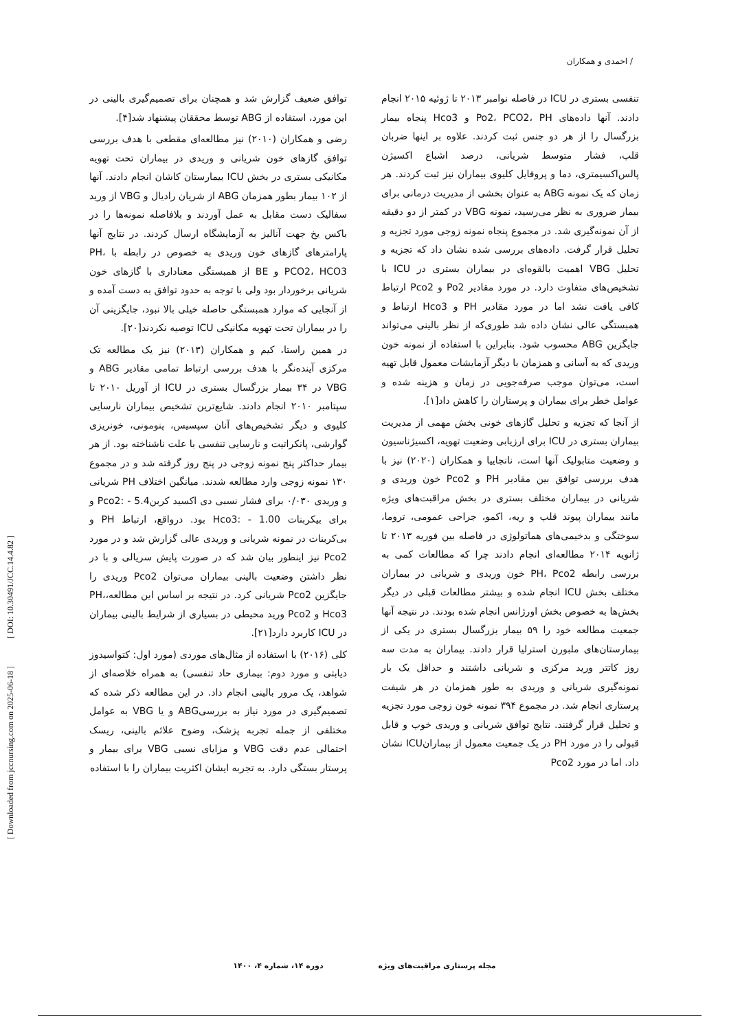/ احمدی و همکاران
تنفسی بستری در ICU در فاصله نوامبر ۲۰۱۳ تا ژوئیه ۲۰۱۵ انجام دادند. آنها داده‌های Po2، PCO2، PH و Hco3 پنجاه بیمار بزرگسال را از هر دو جنس ثبت کردند. علاوه بر اینها ضربان قلب، فشار متوسط شریانی، درصد اشباع اکسیژن پالس‌اکسیمتری، دما و پروفایل کلیوی بیماران نیز ثبت کردند. هر زمان که یک نمونه ABG به عنوان بخشی از مدیریت درمانی برای بیمار ضروری به نظر می‌رسید، نمونه VBG در کمتر از دو دقیقه از آن نمونه‌گیری شد. در مجموع پنجاه نمونه زوجی مورد تجزیه و تحلیل قرار گرفت. داده‌های بررسی شده نشان داد که تجزیه و تحلیل VBG اهمیت بالقوه‌ای در بیماران بستری در ICU با تشخیص‌های متفاوت دارد. در مورد مقادیر Po2 و Pco2 ارتباط کافی یافت نشد اما در مورد مقادیر PH و Hco3 ارتباط و همبستگی عالی نشان داده شد طوری‌که از نظر بالینی می‌تواند جایگزین ABG محسوب شود. بنابراین با استفاده از نمونه خون وریدی که به آسانی و همزمان با دیگر آزمایشات معمول قابل تهیه است، می‌توان موجب صرفه‌جویی در زمان و هزینه شده و عوامل خطر برای بیماران و پرستاران را کاهش داد[۱].
از آنجا که تجزیه و تحلیل گازهای خونی بخش مهمی از مدیریت بیماران بستری در ICU برای ارزیابی وضعیت تهویه، اکسیژناسیون و وضعیت متابولیک آنها است، نانجاییا و همکاران (۲۰۲۰) نیز با هدف بررسی توافق بین مقادیر PH و Pco2 خون وریدی و شریانی در بیماران مختلف بستری در بخش مراقبت‌های ویژه مانند بیماران پیوند قلب و ریه، اکمو، جراحی عمومی، تروما، سوختگی و بدخیمی‌های هماتولوژی در فاصله بین فوریه ۲۰۱۳ تا ژانویه ۲۰۱۴ مطالعه‌ای انجام دادند چرا که مطالعات کمی به بررسی رابطه PH، Pco2 خون وریدی و شریانی در بیماران مختلف بخش ICU انجام شده و بیشتر مطالعات قبلی در دیگر بخش‌ها به خصوص بخش اورژانس انجام شده بودند. در نتیجه آنها جمعیت مطالعه خود را ۵۹ بیمار بزرگسال بستری در یکی از بیمارستان‌های ملبورن استرلیا قرار دادند. بیماران به مدت سه روز کاتتر ورید مرکزی و شریانی داشتند و حداقل یک بار نمونه‌گیری شریانی و وریدی به طور همزمان در هر شیفت پرستاری انجام شد. در مجموع ۳۹۴ نمونه خون زوجی مورد تجزیه و تحلیل قرار گرفتند. نتایج توافق شریانی و وریدی خوب و قابل قبولی را در مورد PH در یک جمعیت معمول از بیمارانICU نشان داد. اما در مورد Pco2
توافق ضعیف گزارش شد و همچنان برای تصمیم‌گیری بالینی در این مورد، استفاده از ABG توسط محققان پیشنهاد شد[۴].
رضی و همکاران (۲۰۱۰) نیز مطالعه‌ای مقطعی با هدف بررسی توافق گازهای خون شریانی و وریدی در بیماران تحت تهویه مکانیکی بستری در بخش ICU بیمارستان کاشان انجام دادند. آنها از ۱۰۲ بیمار بطور همزمان ABG از شریان رادیال و VBG از ورید سفالیک دست مقابل به عمل آوردند و بلافاصله نمونه‌ها را در باکس یخ جهت آنالیز به آزمایشگاه ارسال کردند. در نتایج آنها پارامترهای گازهای خون وریدی به خصوص در رابطه با PH، PCO2، HCO3 و BE از همبستگی معناداری با گازهای خون شریانی برخوردار بود ولی با توجه به حدود توافق به دست آمده و از آنجایی که موارد همبستگی حاصله خیلی بالا نبود، جایگزینی آن را در بیماران تحت تهویه مکانیکی ICU توصیه نکردند[۲۰].
در همین راستا، کیم و همکاران (۲۰۱۳) نیز یک مطالعه تک مرکزی آینده‌نگر با هدف بررسی ارتباط تمامی مقادیر ABG و VBG در ۳۴ بیمار بزرگسال بستری در ICU از آوریل ۲۰۱۰ تا سپتامبر ۲۰۱۰ انجام دادند. شایع‌ترین تشخیص بیماران نارسایی کلیوی و دیگر تشخیص‌های آنان سپسیس، پنومونی، خونریزی گوارشی، پانکراتیت و نارسایی تنفسی با علت ناشناخته بود. از هر بیمار حداکثر پنج نمونه زوجی در پنج روز گرفته شد و در مجموع ۱۳۰ نمونه زوجی وارد مطالعه شدند. میانگین اختلاف PH شریانی و وریدی ۰/۰۳۰ برای فشار نسبی دی اکسید کربن5.4 - :Pco2 و برای بیکربنات 1.00 - :Hco3 بود. درواقع، ارتباط PH و بی‌کربنات در نمونه شریانی و وریدی عالی گزارش شد و در مورد Pco2 نیز اینطور بیان شد که در صورت پایش سریالی و با در نظر داشتن وضعیت بالینی بیماران می‌توان Pco2 وریدی را جایگزین Pco2 شریانی کرد. در نتیجه بر اساس این مطالعه،PH، Hco3 و Pco2 ورید محیطی در بسیاری از شرایط بالینی بیماران در ICU کاربرد دارد[۲۱].
کلی (۲۰۱۶) با استفاده از مثال‌های موردی (مورد اول: کتواسیدوز دیابتی و مورد دوم: بیماری حاد تنفسی) به همراه خلاصه‌ای از شواهد، یک مرور بالینی انجام داد. در این مطالعه ذکر شده که تصمیم‌گیری در مورد نیاز به بررسیABG و یا VBG به عوامل مختلفی از جمله تجربه پزشک، وضوح علائم بالینی، ریسک احتمالی عدم دقت VBG و مزایای نسبی VBG برای بیمار و پرستار بستگی دارد. به تجربه ایشان اکثریت بیماران را با استفاده
[ DOI: 10.30491/JCC.14.4.82 ]
[ Downloaded from jccnursing.com on 2025-06-18 ]
مجله پرستاری مراقبت‌های ویژه دوره ۱۴، شماره ۴، ۱۴۰۰